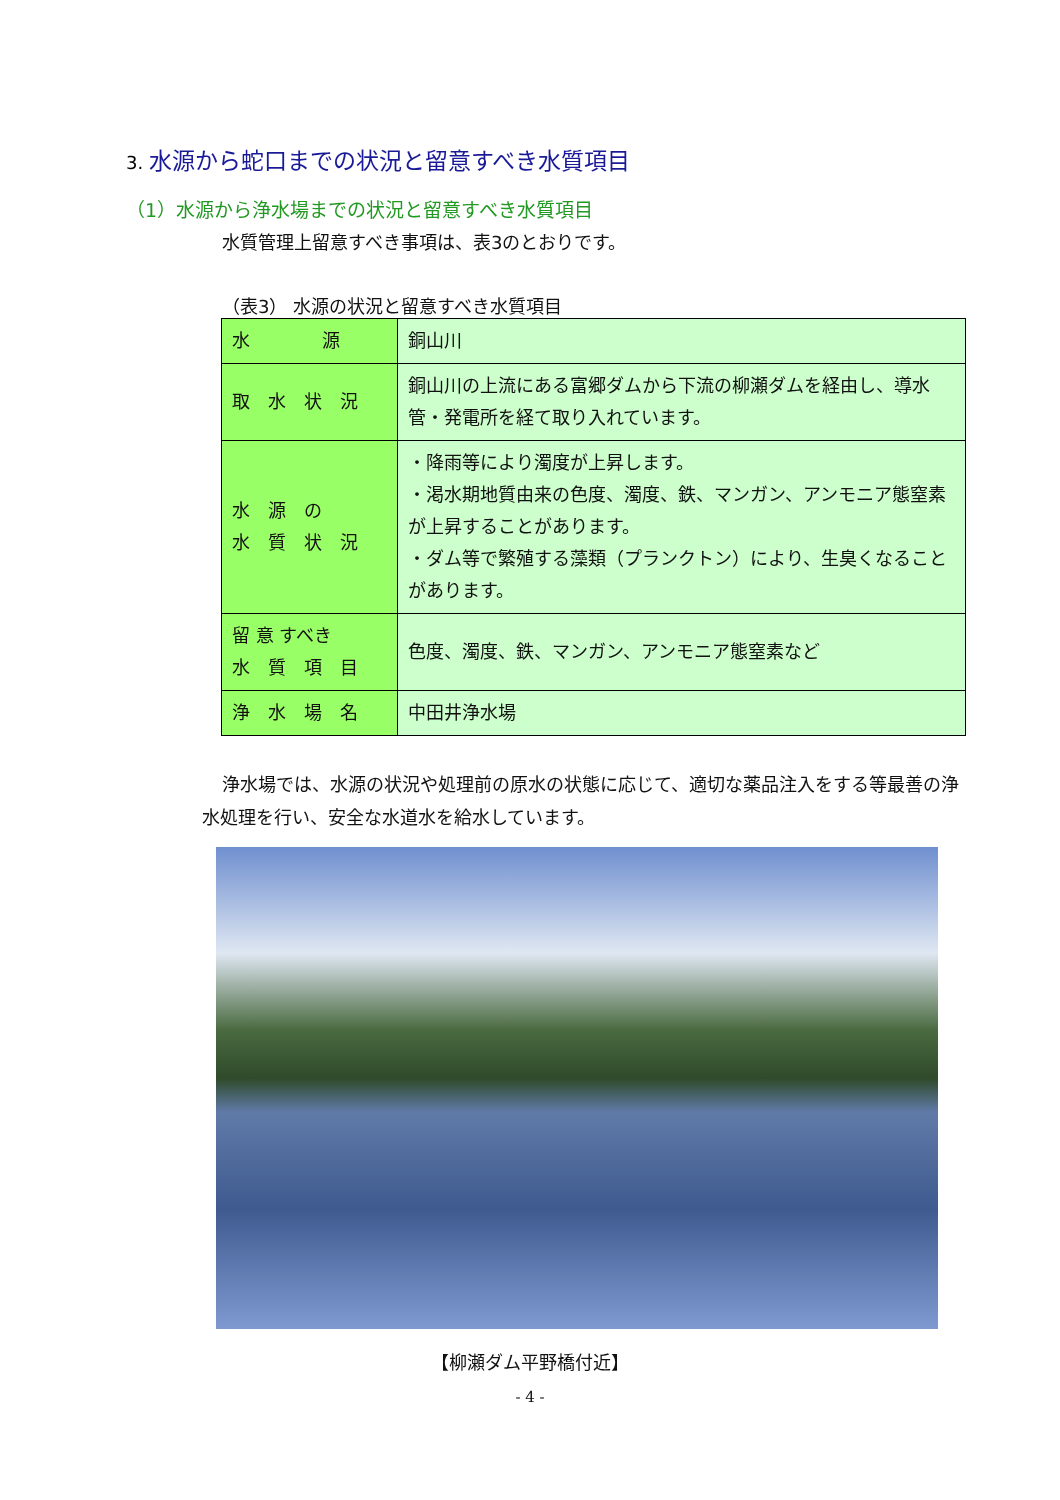3. 水源から蛇口までの状況と留意すべき水質項目
（1）水源から浄水場までの状況と留意すべき水質項目
水質管理上留意すべき事項は、表3のとおりです。
（表3） 水源の状況と留意すべき水質項目
| 水 源 | 銅山川 |
| 取 水 状 況 | 銅山川の上流にある富郷ダムから下流の柳瀬ダムを経由し、導水管・発電所を経て取り入れています。 |
| 水 源 の 水 質 状 況 | ・降雨等により濁度が上昇します。 ・渇水期地質由来の色度、濁度、鉄、マンガン、アンモニア態窒素が上昇することがあります。 ・ダム等で繁殖する藻類（プランクトン）により、生臭くなることがあります。 |
| 留 意 すべき 水 質 項 目 | 色度、濁度、鉄、マンガン、アンモニア態窒素など |
| 浄 水 場 名 | 中田井浄水場 |
浄水場では、水源の状況や処理前の原水の状態に応じて、適切な薬品注入をする等最善の浄水処理を行い、安全な水道水を給水しています。
【柳瀬ダム平野橋付近】
- 4 -